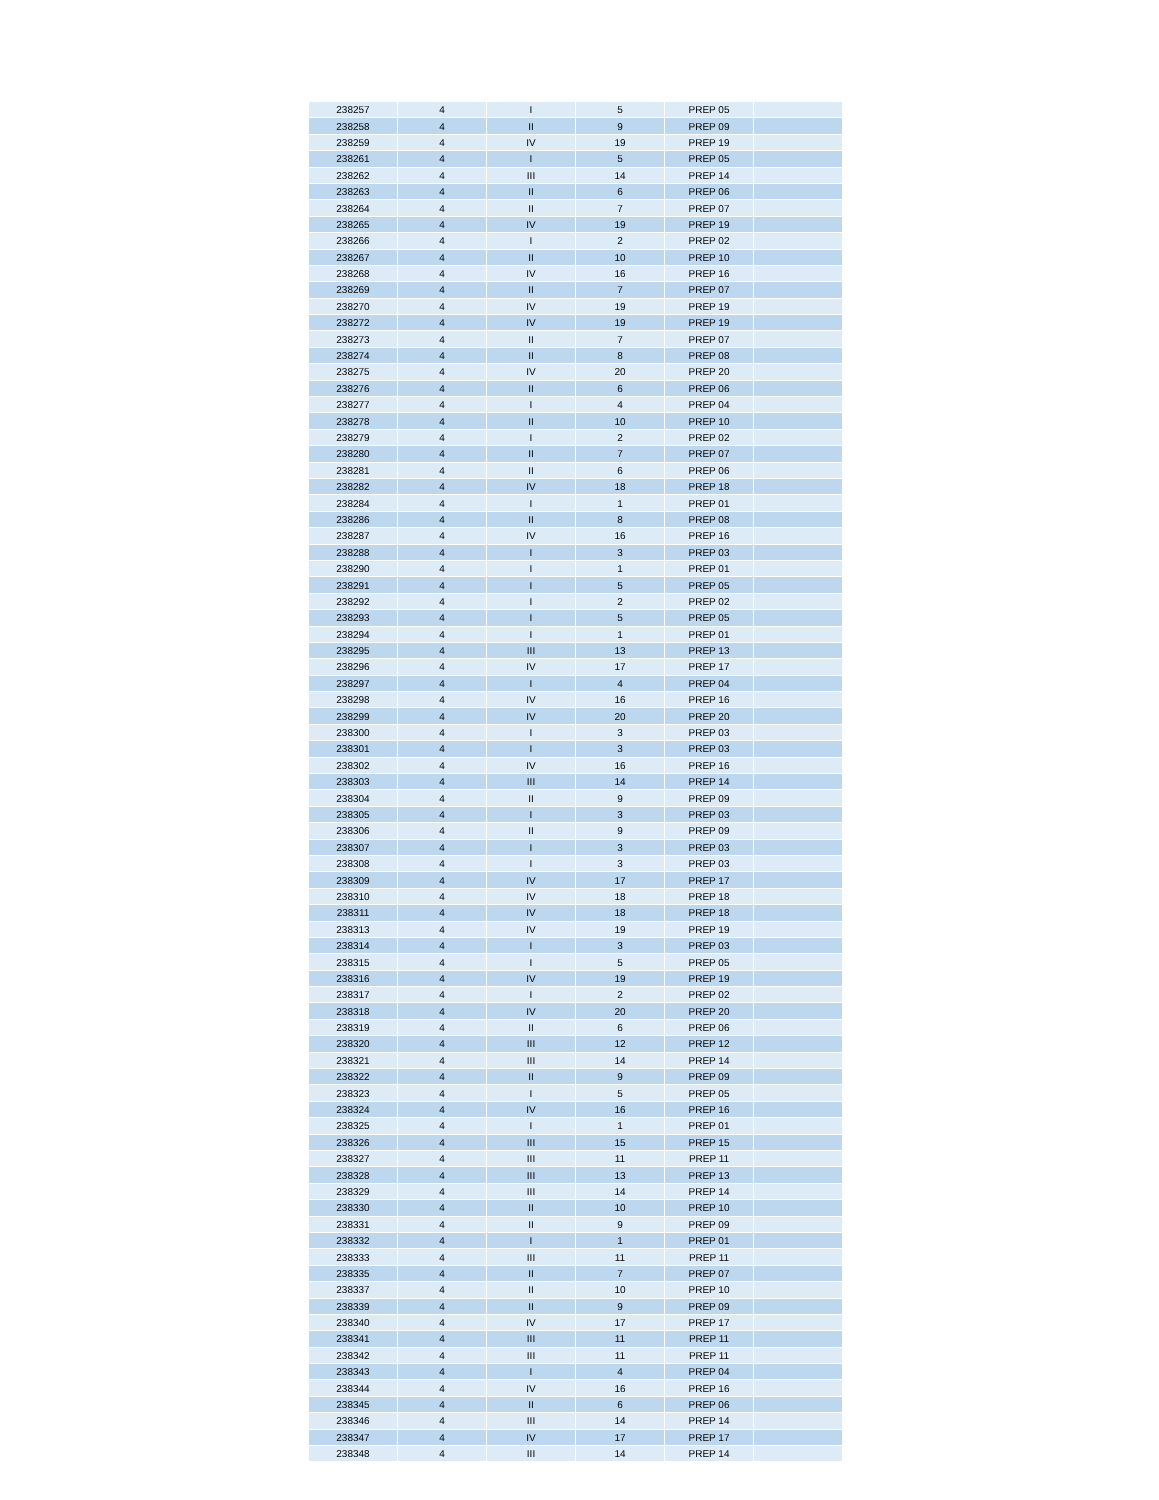| 238257 | 4 | I | 5 | PREP 05 | |
| 238258 | 4 | II | 9 | PREP 09 | |
| 238259 | 4 | IV | 19 | PREP 19 | |
| 238261 | 4 | I | 5 | PREP 05 | |
| 238262 | 4 | III | 14 | PREP 14 | |
| 238263 | 4 | II | 6 | PREP 06 | |
| 238264 | 4 | II | 7 | PREP 07 | |
| 238265 | 4 | IV | 19 | PREP 19 | |
| 238266 | 4 | I | 2 | PREP 02 | |
| 238267 | 4 | II | 10 | PREP 10 | |
| 238268 | 4 | IV | 16 | PREP 16 | |
| 238269 | 4 | II | 7 | PREP 07 | |
| 238270 | 4 | IV | 19 | PREP 19 | |
| 238272 | 4 | IV | 19 | PREP 19 | |
| 238273 | 4 | II | 7 | PREP 07 | |
| 238274 | 4 | II | 8 | PREP 08 | |
| 238275 | 4 | IV | 20 | PREP 20 | |
| 238276 | 4 | II | 6 | PREP 06 | |
| 238277 | 4 | I | 4 | PREP 04 | |
| 238278 | 4 | II | 10 | PREP 10 | |
| 238279 | 4 | I | 2 | PREP 02 | |
| 238280 | 4 | II | 7 | PREP 07 | |
| 238281 | 4 | II | 6 | PREP 06 | |
| 238282 | 4 | IV | 18 | PREP 18 | |
| 238284 | 4 | I | 1 | PREP 01 | |
| 238286 | 4 | II | 8 | PREP 08 | |
| 238287 | 4 | IV | 16 | PREP 16 | |
| 238288 | 4 | I | 3 | PREP 03 | |
| 238290 | 4 | I | 1 | PREP 01 | |
| 238291 | 4 | I | 5 | PREP 05 | |
| 238292 | 4 | I | 2 | PREP 02 | |
| 238293 | 4 | I | 5 | PREP 05 | |
| 238294 | 4 | I | 1 | PREP 01 | |
| 238295 | 4 | III | 13 | PREP 13 | |
| 238296 | 4 | IV | 17 | PREP 17 | |
| 238297 | 4 | I | 4 | PREP 04 | |
| 238298 | 4 | IV | 16 | PREP 16 | |
| 238299 | 4 | IV | 20 | PREP 20 | |
| 238300 | 4 | I | 3 | PREP 03 | |
| 238301 | 4 | I | 3 | PREP 03 | |
| 238302 | 4 | IV | 16 | PREP 16 | |
| 238303 | 4 | III | 14 | PREP 14 | |
| 238304 | 4 | II | 9 | PREP 09 | |
| 238305 | 4 | I | 3 | PREP 03 | |
| 238306 | 4 | II | 9 | PREP 09 | |
| 238307 | 4 | I | 3 | PREP 03 | |
| 238308 | 4 | I | 3 | PREP 03 | |
| 238309 | 4 | IV | 17 | PREP 17 | |
| 238310 | 4 | IV | 18 | PREP 18 | |
| 238311 | 4 | IV | 18 | PREP 18 | |
| 238313 | 4 | IV | 19 | PREP 19 | |
| 238314 | 4 | I | 3 | PREP 03 | |
| 238315 | 4 | I | 5 | PREP 05 | |
| 238316 | 4 | IV | 19 | PREP 19 | |
| 238317 | 4 | I | 2 | PREP 02 | |
| 238318 | 4 | IV | 20 | PREP 20 | |
| 238319 | 4 | II | 6 | PREP 06 | |
| 238320 | 4 | III | 12 | PREP 12 | |
| 238321 | 4 | III | 14 | PREP 14 | |
| 238322 | 4 | II | 9 | PREP 09 | |
| 238323 | 4 | I | 5 | PREP 05 | |
| 238324 | 4 | IV | 16 | PREP 16 | |
| 238325 | 4 | I | 1 | PREP 01 | |
| 238326 | 4 | III | 15 | PREP 15 | |
| 238327 | 4 | III | 11 | PREP 11 | |
| 238328 | 4 | III | 13 | PREP 13 | |
| 238329 | 4 | III | 14 | PREP 14 | |
| 238330 | 4 | II | 10 | PREP 10 | |
| 238331 | 4 | II | 9 | PREP 09 | |
| 238332 | 4 | I | 1 | PREP 01 | |
| 238333 | 4 | III | 11 | PREP 11 | |
| 238335 | 4 | II | 7 | PREP 07 | |
| 238337 | 4 | II | 10 | PREP 10 | |
| 238339 | 4 | II | 9 | PREP 09 | |
| 238340 | 4 | IV | 17 | PREP 17 | |
| 238341 | 4 | III | 11 | PREP 11 | |
| 238342 | 4 | III | 11 | PREP 11 | |
| 238343 | 4 | I | 4 | PREP 04 | |
| 238344 | 4 | IV | 16 | PREP 16 | |
| 238345 | 4 | II | 6 | PREP 06 | |
| 238346 | 4 | III | 14 | PREP 14 | |
| 238347 | 4 | IV | 17 | PREP 17 | |
| 238348 | 4 | III | 14 | PREP 14 | |